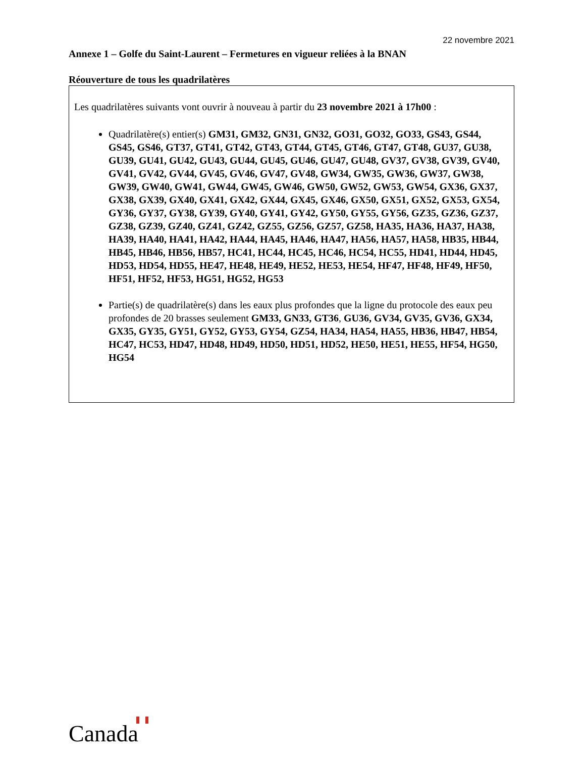22 novembre 2021
Annexe 1 – Golfe du Saint-Laurent – Fermetures en vigueur reliées à la BNAN
Réouverture de tous les quadrilatères
Les quadrilatères suivants vont ouvrir à nouveau à partir du 23 novembre 2021 à 17h00 :
Quadrilatère(s) entier(s) GM31, GM32, GN31, GN32, GO31, GO32, GO33, GS43, GS44, GS45, GS46, GT37, GT41, GT42, GT43, GT44, GT45, GT46, GT47, GT48, GU37, GU38, GU39, GU41, GU42, GU43, GU44, GU45, GU46, GU47, GU48, GV37, GV38, GV39, GV40, GV41, GV42, GV44, GV45, GV46, GV47, GV48, GW34, GW35, GW36, GW37, GW38, GW39, GW40, GW41, GW44, GW45, GW46, GW50, GW52, GW53, GW54, GX36, GX37, GX38, GX39, GX40, GX41, GX42, GX44, GX45, GX46, GX50, GX51, GX52, GX53, GX54, GY36, GY37, GY38, GY39, GY40, GY41, GY42, GY50, GY55, GY56, GZ35, GZ36, GZ37, GZ38, GZ39, GZ40, GZ41, GZ42, GZ55, GZ56, GZ57, GZ58, HA35, HA36, HA37, HA38, HA39, HA40, HA41, HA42, HA44, HA45, HA46, HA47, HA56, HA57, HA58, HB35, HB44, HB45, HB46, HB56, HB57, HC41, HC44, HC45, HC46, HC54, HC55, HD41, HD44, HD45, HD53, HD54, HD55, HE47, HE48, HE49, HE52, HE53, HE54, HF47, HF48, HF49, HF50, HF51, HF52, HF53, HG51, HG52, HG53
Partie(s) de quadrilatère(s) dans les eaux plus profondes que la ligne du protocole des eaux peu profondes de 20 brasses seulement GM33, GN33, GT36, GU36, GV34, GV35, GV36, GX34, GX35, GY35, GY51, GY52, GY53, GY54, GZ54, HA34, HA54, HA55, HB36, HB47, HB54, HC47, HC53, HD47, HD48, HD49, HD50, HD51, HD52, HE50, HE51, HE55, HF54, HG50, HG54
Canada